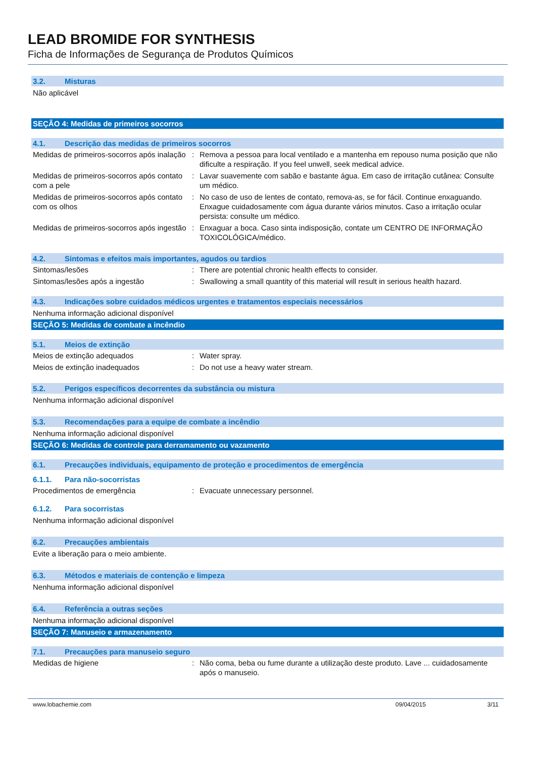LEAD BROMIDE FOR SYNTHESIS
Ficha de Informações de Segurança de Produtos Químicos
3.2. Misturas
Não aplicável
SEÇÃO 4: Medidas de primeiros socorros
4.1. Descrição das medidas de primeiros socorros
Medidas de primeiros-socorros após inalação
: Remova a pessoa para local ventilado e a mantenha em repouso numa posição que não dificulte a respiração. If you feel unwell, seek medical advice.
Medidas de primeiros-socorros após contato com a pele
: Lavar suavemente com sabão e bastante água. Em caso de irritação cutânea: Consulte um médico.
Medidas de primeiros-socorros após contato com os olhos
: No caso de uso de lentes de contato, remova-as, se for fácil. Continue enxaguando. Enxague cuidadosamente com água durante vários minutos. Caso a irritação ocular persista: consulte um médico.
Medidas de primeiros-socorros após ingestão
: Enxaguar a boca. Caso sinta indisposição, contate um CENTRO DE INFORMAÇÃO TOXICOLÓGICA/médico.
4.2. Sintomas e efeitos mais importantes, agudos ou tardios
Sintomas/lesões : There are potential chronic health effects to consider.
Sintomas/lesões após a ingestão : Swallowing a small quantity of this material will result in serious health hazard.
4.3. Indicações sobre cuidados médicos urgentes e tratamentos especiais necessários
Nenhuma informação adicional disponível
SEÇÃO 5: Medidas de combate a incêndio
5.1. Meios de extinção
Meios de extinção adequados : Water spray.
Meios de extinção inadequados : Do not use a heavy water stream.
5.2. Perigos específicos decorrentes da substância ou mistura
Nenhuma informação adicional disponível
5.3. Recomendações para a equipe de combate a incêndio
Nenhuma informação adicional disponível
SEÇÃO 6: Medidas de controle para derramamento ou vazamento
6.1. Precauções individuais, equipamento de proteção e procedimentos de emergência
6.1.1. Para não-socorristas
Procedimentos de emergência : Evacuate unnecessary personnel.
6.1.2. Para socorristas
Nenhuma informação adicional disponível
6.2. Precauções ambientais
Evite a liberação para o meio ambiente.
6.3. Métodos e materiais de contenção e limpeza
Nenhuma informação adicional disponível
6.4. Referência a outras seções
Nenhuma informação adicional disponível
SEÇÃO 7: Manuseio e armazenamento
7.1. Precauções para manuseio seguro
Medidas de higiene : Não coma, beba ou fume durante a utilização deste produto. Lave ... cuidadosamente após o manuseio.
www.lobachemie.com 09/04/2015 3/11